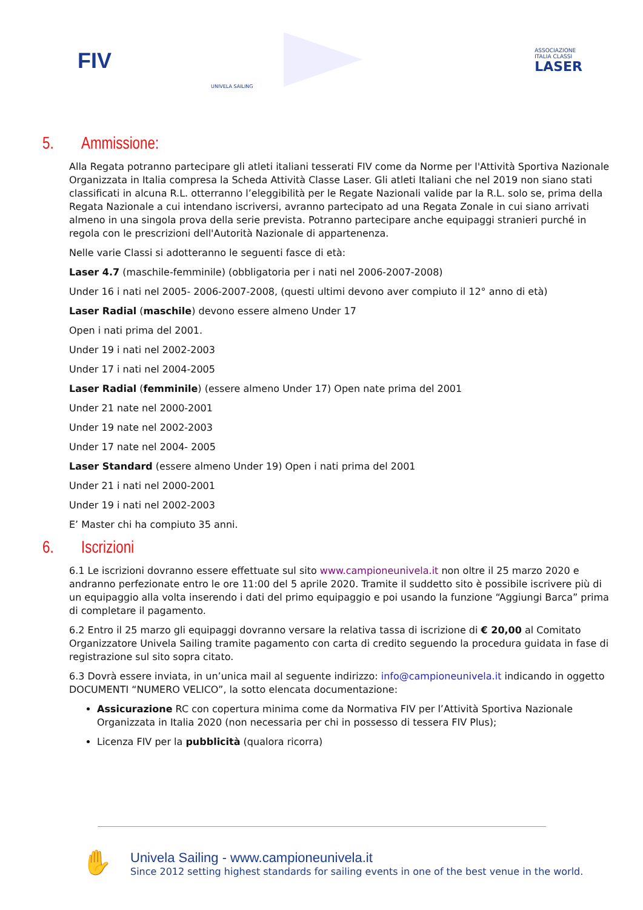FIV
UNIVELA SAILING
ASSOCIAZIONE
ITALIA CLASSI
LASER
5. Ammissione:
Alla Regata potranno partecipare gli atleti italiani tesserati FIV come da Norme per l'Attività Sportiva Nazionale Organizzata in Italia compresa la Scheda Attività Classe Laser. Gli atleti Italiani che nel 2019 non siano stati classificati in alcuna R.L. otterranno l’eleggibilità per le Regate Nazionali valide par la R.L. solo se, prima della Regata Nazionale a cui intendano iscriversi, avranno partecipato ad una Regata Zonale in cui siano arrivati almeno in una singola prova della serie prevista. Potranno partecipare anche equipaggi stranieri purché in regola con le prescrizioni dell'Autorità Nazionale di appartenenza.
Nelle varie Classi si adotteranno le seguenti fasce di età:
Laser 4.7 (maschile-femminile) (obbligatoria per i nati nel 2006-2007-2008)
Under 16 i nati nel 2005- 2006-2007-2008, (questi ultimi devono aver compiuto il 12° anno di età)
Laser Radial (maschile) devono essere almeno Under 17
Open i nati prima del 2001.
Under 19 i nati nel 2002-2003
Under 17 i nati nel 2004-2005
Laser Radial (femminile) (essere almeno Under 17) Open nate prima del 2001
Under 21 nate nel 2000-2001
Under 19 nate nel 2002-2003
Under 17 nate nel 2004- 2005
Laser Standard (essere almeno Under 19) Open i nati prima del 2001
Under 21 i nati nel 2000-2001
Under 19 i nati nel 2002-2003
E’ Master chi ha compiuto 35 anni.
6. Iscrizioni
6.1 Le iscrizioni dovranno essere effettuate sul sito www.campioneunivela.it non oltre il 25 marzo 2020 e andranno perfezionate entro le ore 11:00 del 5 aprile 2020. Tramite il suddetto sito è possibile iscrivere più di un equipaggio alla volta inserendo i dati del primo equipaggio e poi usando la funzione “Aggiungi Barca” prima di completare il pagamento.
6.2 Entro il 25 marzo gli equipaggi dovranno versare la relativa tassa di iscrizione di € 20,00 al Comitato Organizzatore Univela Sailing tramite pagamento con carta di credito seguendo la procedura guidata in fase di registrazione sul sito sopra citato.
6.3 Dovrà essere inviata, in un’unica mail al seguente indirizzo: info@campioneunivela.it indicando in oggetto DOCUMENTI “NUMERO VELICO”, la sotto elencata documentazione:
Assicurazione RC con copertura minima come da Normativa FIV per l’Attività Sportiva Nazionale Organizzata in Italia 2020 (non necessaria per chi in possesso di tessera FIV Plus);
Licenza FIV per la pubblicità (qualora ricorra)
✋
Univela Sailing - www.campioneunivela.it
Since 2012 setting highest standards for sailing events in one of the best venue in the world.